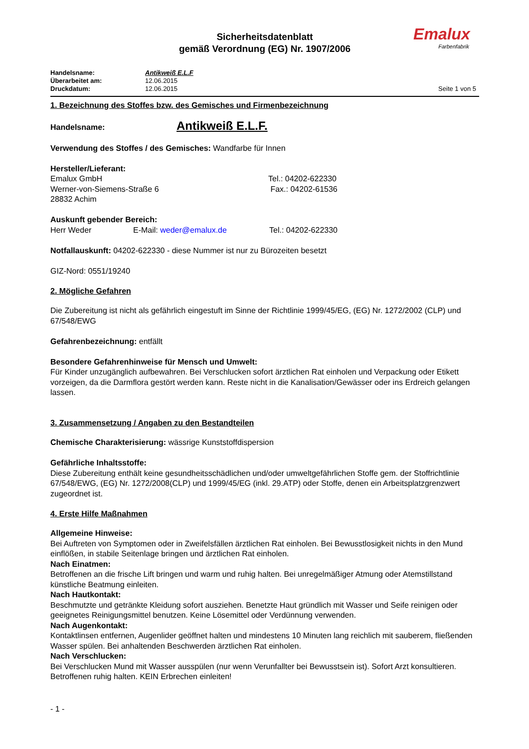Sicherheitsdatenblatt
gemäß Verordnung (EG) Nr. 1907/2006
Emalux
Farbenfabrik
Handelsname: Antikweiß E.L.F
Überarbeitet am: 12.06.2015
Druckdatum: 12.06.2015 Seite 1 von 5
1. Bezeichnung des Stoffes bzw. des Gemisches und Firmenbezeichnung
Handelsname:
Antikweiß E.L.F.
Verwendung des Stoffes / des Gemisches: Wandfarbe für Innen
Hersteller/Lieferant:
Emalux GmbH
Werner-von-Siemens-Straße 6
28832 Achim
Tel.: 04202-622330
Fax.: 04202-61536
Auskunft gebender Bereich:
Herr Weder E-Mail: weder@emalux.de Tel.: 04202-622330
Notfallauskunft: 04202-622330 - diese Nummer ist nur zu Bürozeiten besetzt
GIZ-Nord: 0551/19240
2. Mögliche Gefahren
Die Zubereitung ist nicht als gefährlich eingestuft im Sinne der Richtlinie 1999/45/EG, (EG) Nr. 1272/2002 (CLP) und 67/548/EWG
Gefahrenbezeichnung: entfällt
Besondere Gefahrenhinweise für Mensch und Umwelt:
Für Kinder unzugänglich aufbewahren. Bei Verschlucken sofort ärztlichen Rat einholen und Verpackung oder Etikett vorzeigen, da die Darmflora gestört werden kann. Reste nicht in die Kanalisation/Gewässer oder ins Erdreich gelangen lassen.
3. Zusammensetzung / Angaben zu den Bestandteilen
Chemische Charakterisierung: wässrige Kunststoffdispersion
Gefährliche Inhaltsstoffe:
Diese Zubereitung enthält keine gesundheitsschädlichen und/oder umweltgefährlichen Stoffe gem. der Stoffrichtlinie 67/548/EWG, (EG) Nr. 1272/2008(CLP) und 1999/45/EG (inkl. 29.ATP) oder Stoffe, denen ein Arbeitsplatzgrenzwert zugeordnet ist.
4. Erste Hilfe Maßnahmen
Allgemeine Hinweise:
Bei Auftreten von Symptomen oder in Zweifelsfällen ärztlichen Rat einholen. Bei Bewusstlosigkeit nichts in den Mund einflößen, in stabile Seitenlage bringen und ärztlichen Rat einholen.
Nach Einatmen:
Betroffenen an die frische Lift bringen und warm und ruhig halten. Bei unregelmäßiger Atmung oder Atemstillstand künstliche Beatmung einleiten.
Nach Hautkontakt:
Beschmutzte und getränkte Kleidung sofort ausziehen. Benetzte Haut gründlich mit Wasser und Seife reinigen oder geeignetes Reinigungsmittel benutzen. Keine Lösemittel oder Verdünnung verwenden.
Nach Augenkontakt:
Kontaktlinsen entfernen, Augenlider geöffnet halten und mindestens 10 Minuten lang reichlich mit sauberem, fließenden Wasser spülen. Bei anhaltenden Beschwerden ärztlichen Rat einholen.
Nach Verschlucken:
Bei Verschlucken Mund mit Wasser ausspülen (nur wenn Verunfallter bei Bewusstsein ist). Sofort Arzt konsultieren. Betroffenen ruhig halten. KEIN Erbrechen einleiten!
- 1 -